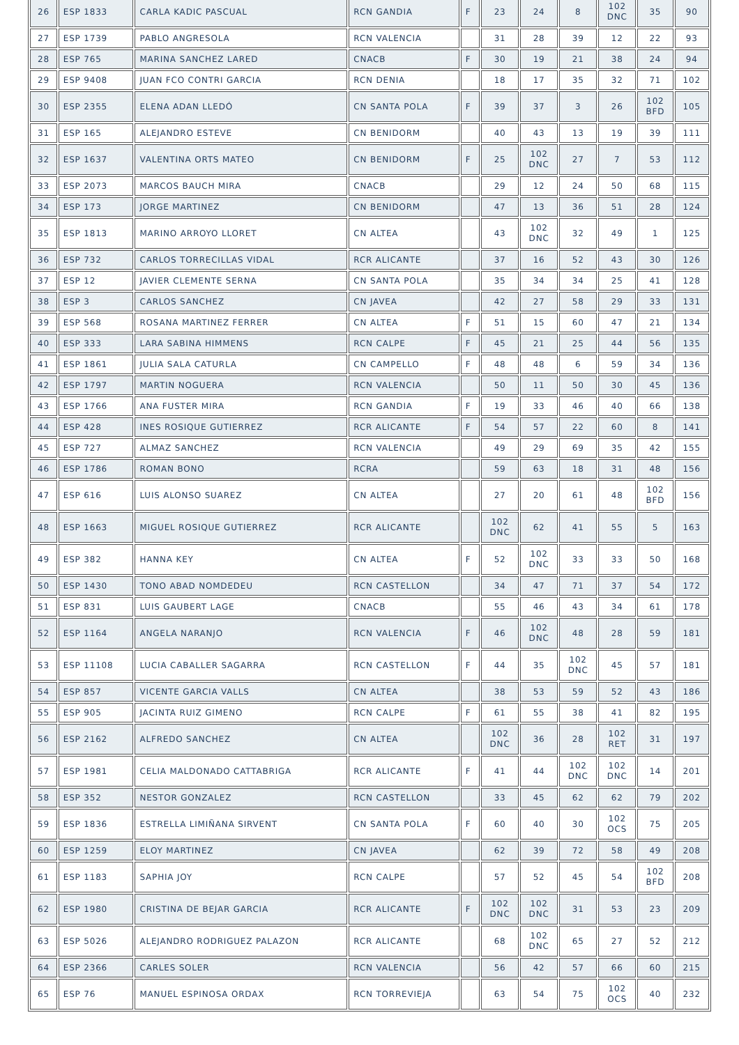| 26 | ESP 1833 | CARLA KADIC PASCUAL | RCN GANDIA | F | 23 | 24 | 8 | 102 DNC | 35 | 90 |
| 27 | ESP 1739 | PABLO ANGRESOLA | RCN VALENCIA | | 31 | 28 | 39 | 12 | 22 | 93 |
| 28 | ESP 765 | MARINA SANCHEZ LARED | CNACB | F | 30 | 19 | 21 | 38 | 24 | 94 |
| 29 | ESP 9408 | JUAN FCO CONTRI GARCIA | RCN DENIA | | 18 | 17 | 35 | 32 | 71 | 102 |
| 30 | ESP 2355 | ELENA ADAN LLEDÓ | CN SANTA POLA | F | 39 | 37 | 3 | 26 | 102 BFD | 105 |
| 31 | ESP 165 | ALEJANDRO ESTEVE | CN BENIDORM | | 40 | 43 | 13 | 19 | 39 | 111 |
| 32 | ESP 1637 | VALENTINA ORTS MATEO | CN BENIDORM | F | 25 | 102 DNC | 27 | 7 | 53 | 112 |
| 33 | ESP 2073 | MARCOS BAUCH MIRA | CNACB | | 29 | 12 | 24 | 50 | 68 | 115 |
| 34 | ESP 173 | JORGE MARTINEZ | CN BENIDORM | | 47 | 13 | 36 | 51 | 28 | 124 |
| 35 | ESP 1813 | MARINO ARROYO LLORET | CN ALTEA | | 43 | 102 DNC | 32 | 49 | 1 | 125 |
| 36 | ESP 732 | CARLOS TORRECILLAS VIDAL | RCR ALICANTE | | 37 | 16 | 52 | 43 | 30 | 126 |
| 37 | ESP 12 | JAVIER CLEMENTE SERNA | CN SANTA POLA | | 35 | 34 | 34 | 25 | 41 | 128 |
| 38 | ESP 3 | CARLOS SANCHEZ | CN JAVEA | | 42 | 27 | 58 | 29 | 33 | 131 |
| 39 | ESP 568 | ROSANA MARTINEZ FERRER | CN ALTEA | F | 51 | 15 | 60 | 47 | 21 | 134 |
| 40 | ESP 333 | LARA SABINA HIMMENS | RCN CALPE | F | 45 | 21 | 25 | 44 | 56 | 135 |
| 41 | ESP 1861 | JULIA SALA CATURLA | CN CAMPELLO | F | 48 | 48 | 6 | 59 | 34 | 136 |
| 42 | ESP 1797 | MARTIN NOGUERA | RCN VALENCIA | | 50 | 11 | 50 | 30 | 45 | 136 |
| 43 | ESP 1766 | ANA FUSTER MIRA | RCN GANDIA | F | 19 | 33 | 46 | 40 | 66 | 138 |
| 44 | ESP 428 | INES ROSIQUE GUTIERREZ | RCR ALICANTE | F | 54 | 57 | 22 | 60 | 8 | 141 |
| 45 | ESP 727 | ALMAZ SANCHEZ | RCN VALENCIA | | 49 | 29 | 69 | 35 | 42 | 155 |
| 46 | ESP 1786 | ROMAN BONO | RCRA | | 59 | 63 | 18 | 31 | 48 | 156 |
| 47 | ESP 616 | LUIS ALONSO SUAREZ | CN ALTEA | | 27 | 20 | 61 | 48 | 102 BFD | 156 |
| 48 | ESP 1663 | MIGUEL ROSIQUE GUTIERREZ | RCR ALICANTE | | 102 DNC | 62 | 41 | 55 | 5 | 163 |
| 49 | ESP 382 | HANNA KEY | CN ALTEA | F | 52 | 102 DNC | 33 | 33 | 50 | 168 |
| 50 | ESP 1430 | TONO ABAD NOMDEDEU | RCN CASTELLON | | 34 | 47 | 71 | 37 | 54 | 172 |
| 51 | ESP 831 | LUIS GAUBERT LAGE | CNACB | | 55 | 46 | 43 | 34 | 61 | 178 |
| 52 | ESP 1164 | ANGELA NARANJO | RCN VALENCIA | F | 46 | 102 DNC | 48 | 28 | 59 | 181 |
| 53 | ESP 11108 | LUCIA CABALLER SAGARRA | RCN CASTELLON | F | 44 | 35 | 102 DNC | 45 | 57 | 181 |
| 54 | ESP 857 | VICENTE GARCIA VALLS | CN ALTEA | | 38 | 53 | 59 | 52 | 43 | 186 |
| 55 | ESP 905 | JACINTA RUIZ GIMENO | RCN CALPE | F | 61 | 55 | 38 | 41 | 82 | 195 |
| 56 | ESP 2162 | ALFREDO SANCHEZ | CN ALTEA | | 102 DNC | 36 | 28 | 102 RET | 31 | 197 |
| 57 | ESP 1981 | CELIA MALDONADO CATTABRIGA | RCR ALICANTE | F | 41 | 44 | 102 DNC | 102 DNC | 14 | 201 |
| 58 | ESP 352 | NESTOR GONZALEZ | RCN CASTELLON | | 33 | 45 | 62 | 62 | 79 | 202 |
| 59 | ESP 1836 | ESTRELLA LIMIÑANA SIRVENT | CN SANTA POLA | F | 60 | 40 | 30 | 102 OCS | 75 | 205 |
| 60 | ESP 1259 | ELOY MARTINEZ | CN JAVEA | | 62 | 39 | 72 | 58 | 49 | 208 |
| 61 | ESP 1183 | SAPHIA JOY | RCN CALPE | | 57 | 52 | 45 | 54 | 102 BFD | 208 |
| 62 | ESP 1980 | CRISTINA DE BEJAR GARCIA | RCR ALICANTE | F | 102 DNC | 102 DNC | 31 | 53 | 23 | 209 |
| 63 | ESP 5026 | ALEJANDRO RODRIGUEZ PALAZON | RCR ALICANTE | | 68 | 102 DNC | 65 | 27 | 52 | 212 |
| 64 | ESP 2366 | CARLES SOLER | RCN VALENCIA | | 56 | 42 | 57 | 66 | 60 | 215 |
| 65 | ESP 76 | MANUEL ESPINOSA ORDAX | RCN TORREVIEJA | | 63 | 54 | 75 | 102 OCS | 40 | 232 |